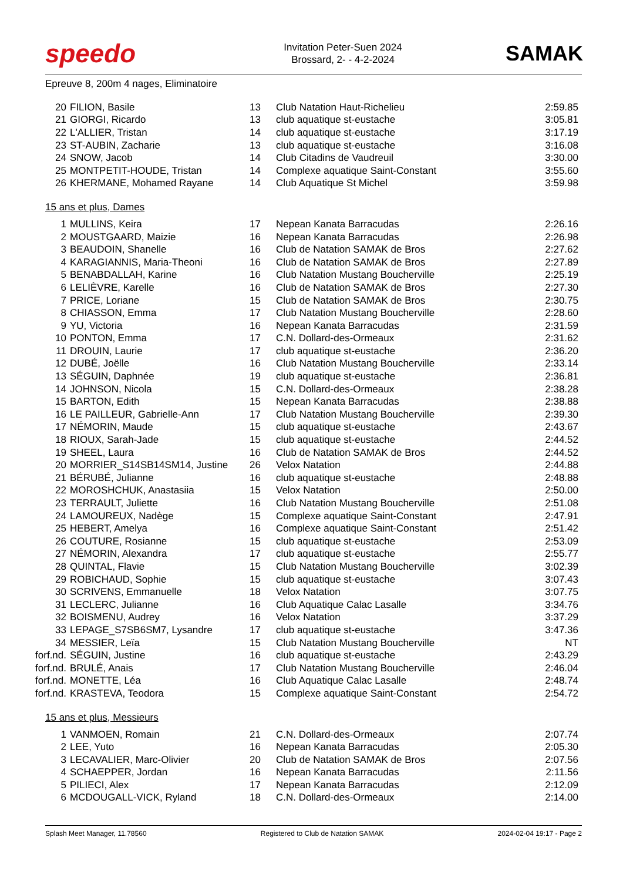speedo
Invitation Peter-Suen 2024
Brossard, 2- - 4-2-2024
SAMAK
Epreuve 8, 200m 4 nages, Eliminatoire
| 20 | FILION, Basile | 13 | Club Natation Haut-Richelieu | 2:59.85 |
| 21 | GIORGI, Ricardo | 13 | club aquatique st-eustache | 3:05.81 |
| 22 | L'ALLIER, Tristan | 14 | club aquatique st-eustache | 3:17.19 |
| 23 | ST-AUBIN, Zacharie | 13 | club aquatique st-eustache | 3:16.08 |
| 24 | SNOW, Jacob | 14 | Club Citadins de Vaudreuil | 3:30.00 |
| 25 | MONTPETIT-HOUDE, Tristan | 14 | Complexe aquatique Saint-Constant | 3:55.60 |
| 26 | KHERMANE, Mohamed Rayane | 14 | Club Aquatique St Michel | 3:59.98 |
15 ans et plus, Dames
| 1 | MULLINS, Keira | 17 | Nepean Kanata Barracudas | 2:26.16 |
| 2 | MOUSTGAARD, Maizie | 16 | Nepean Kanata Barracudas | 2:26.98 |
| 3 | BEAUDOIN, Shanelle | 16 | Club de Natation SAMAK de Bros | 2:27.62 |
| 4 | KARAGIANNIS, Maria-Theoni | 16 | Club de Natation SAMAK de Bros | 2:27.89 |
| 5 | BENABDALLAH, Karine | 16 | Club Natation Mustang Boucherville | 2:25.19 |
| 6 | LELIÈVRE, Karelle | 16 | Club de Natation SAMAK de Bros | 2:27.30 |
| 7 | PRICE, Loriane | 15 | Club de Natation SAMAK de Bros | 2:30.75 |
| 8 | CHIASSON, Emma | 17 | Club Natation Mustang Boucherville | 2:28.60 |
| 9 | YU, Victoria | 16 | Nepean Kanata Barracudas | 2:31.59 |
| 10 | PONTON, Emma | 17 | C.N. Dollard-des-Ormeaux | 2:31.62 |
| 11 | DROUIN, Laurie | 17 | club aquatique st-eustache | 2:36.20 |
| 12 | DUBÉ, Joëlle | 16 | Club Natation Mustang Boucherville | 2:33.14 |
| 13 | SÉGUIN, Daphnée | 19 | club aquatique st-eustache | 2:36.81 |
| 14 | JOHNSON, Nicola | 15 | C.N. Dollard-des-Ormeaux | 2:38.28 |
| 15 | BARTON, Edith | 15 | Nepean Kanata Barracudas | 2:38.88 |
| 16 | LE PAILLEUR, Gabrielle-Ann | 17 | Club Natation Mustang Boucherville | 2:39.30 |
| 17 | NÉMORIN, Maude | 15 | club aquatique st-eustache | 2:43.67 |
| 18 | RIOUX, Sarah-Jade | 15 | club aquatique st-eustache | 2:44.52 |
| 19 | SHEEL, Laura | 16 | Club de Natation SAMAK de Bros | 2:44.52 |
| 20 | MORRIER_S14SB14SM14, Justine | 26 | Velox Natation | 2:44.88 |
| 21 | BÉRUBÉ, Julianne | 16 | club aquatique st-eustache | 2:48.88 |
| 22 | MOROSHCHUK, Anastasiia | 15 | Velox Natation | 2:50.00 |
| 23 | TERRAULT, Juliette | 16 | Club Natation Mustang Boucherville | 2:51.08 |
| 24 | LAMOUREUX, Nadège | 15 | Complexe aquatique Saint-Constant | 2:47.91 |
| 25 | HEBERT, Amelya | 16 | Complexe aquatique Saint-Constant | 2:51.42 |
| 26 | COUTURE, Rosianne | 15 | club aquatique st-eustache | 2:53.09 |
| 27 | NÉMORIN, Alexandra | 17 | club aquatique st-eustache | 2:55.77 |
| 28 | QUINTAL, Flavie | 15 | Club Natation Mustang Boucherville | 3:02.39 |
| 29 | ROBICHAUD, Sophie | 15 | club aquatique st-eustache | 3:07.43 |
| 30 | SCRIVENS, Emmanuelle | 18 | Velox Natation | 3:07.75 |
| 31 | LECLERC, Julianne | 16 | Club Aquatique Calac Lasalle | 3:34.76 |
| 32 | BOISMENU, Audrey | 16 | Velox Natation | 3:37.29 |
| 33 | LEPAGE_S7SB6SM7, Lysandre | 17 | club aquatique st-eustache | 3:47.36 |
| 34 | MESSIER, Leïa | 15 | Club Natation Mustang Boucherville | NT |
| forf.nd. | SÉGUIN, Justine | 16 | club aquatique st-eustache | 2:43.29 |
| forf.nd. | BRULÉ, Anais | 17 | Club Natation Mustang Boucherville | 2:46.04 |
| forf.nd. | MONETTE, Léa | 16 | Club Aquatique Calac Lasalle | 2:48.74 |
| forf.nd. | KRASTEVA, Teodora | 15 | Complexe aquatique Saint-Constant | 2:54.72 |
15 ans et plus, Messieurs
| 1 | VANMOEN, Romain | 21 | C.N. Dollard-des-Ormeaux | 2:07.74 |
| 2 | LEE, Yuto | 16 | Nepean Kanata Barracudas | 2:05.30 |
| 3 | LECAVALIER, Marc-Olivier | 20 | Club de Natation SAMAK de Bros | 2:07.56 |
| 4 | SCHAEPPER, Jordan | 16 | Nepean Kanata Barracudas | 2:11.56 |
| 5 | PILIECI, Alex | 17 | Nepean Kanata Barracudas | 2:12.09 |
| 6 | MCDOUGALL-VICK, Ryland | 18 | C.N. Dollard-des-Ormeaux | 2:14.00 |
Splash Meet Manager, 11.78560 Registered to Club de Natation SAMAK 2024-02-04 19:17 - Page 2